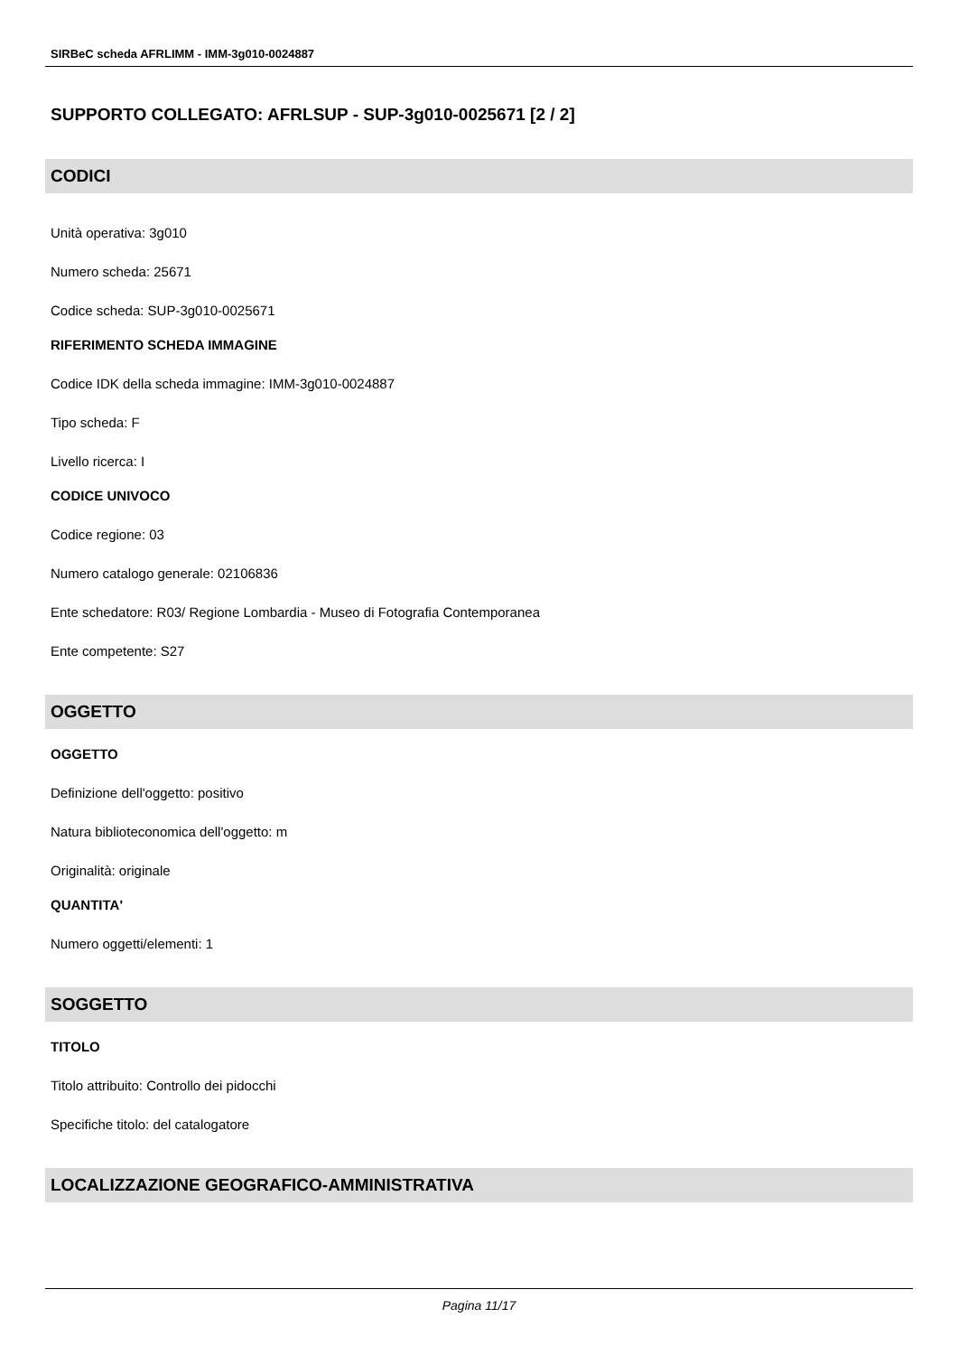SIRBeC scheda AFRLIMM - IMM-3g010-0024887
SUPPORTO COLLEGATO: AFRLSUP - SUP-3g010-0025671 [2 / 2]
CODICI
Unità operativa: 3g010
Numero scheda: 25671
Codice scheda: SUP-3g010-0025671
RIFERIMENTO SCHEDA IMMAGINE
Codice IDK della scheda immagine: IMM-3g010-0024887
Tipo scheda: F
Livello ricerca: I
CODICE UNIVOCO
Codice regione: 03
Numero catalogo generale: 02106836
Ente schedatore: R03/ Regione Lombardia - Museo di Fotografia Contemporanea
Ente competente: S27
OGGETTO
OGGETTO
Definizione dell'oggetto: positivo
Natura biblioteconomica dell'oggetto: m
Originalità: originale
QUANTITA'
Numero oggetti/elementi: 1
SOGGETTO
TITOLO
Titolo attribuito: Controllo dei pidocchi
Specifiche titolo: del catalogatore
LOCALIZZAZIONE GEOGRAFICO-AMMINISTRATIVA
Pagina 11/17